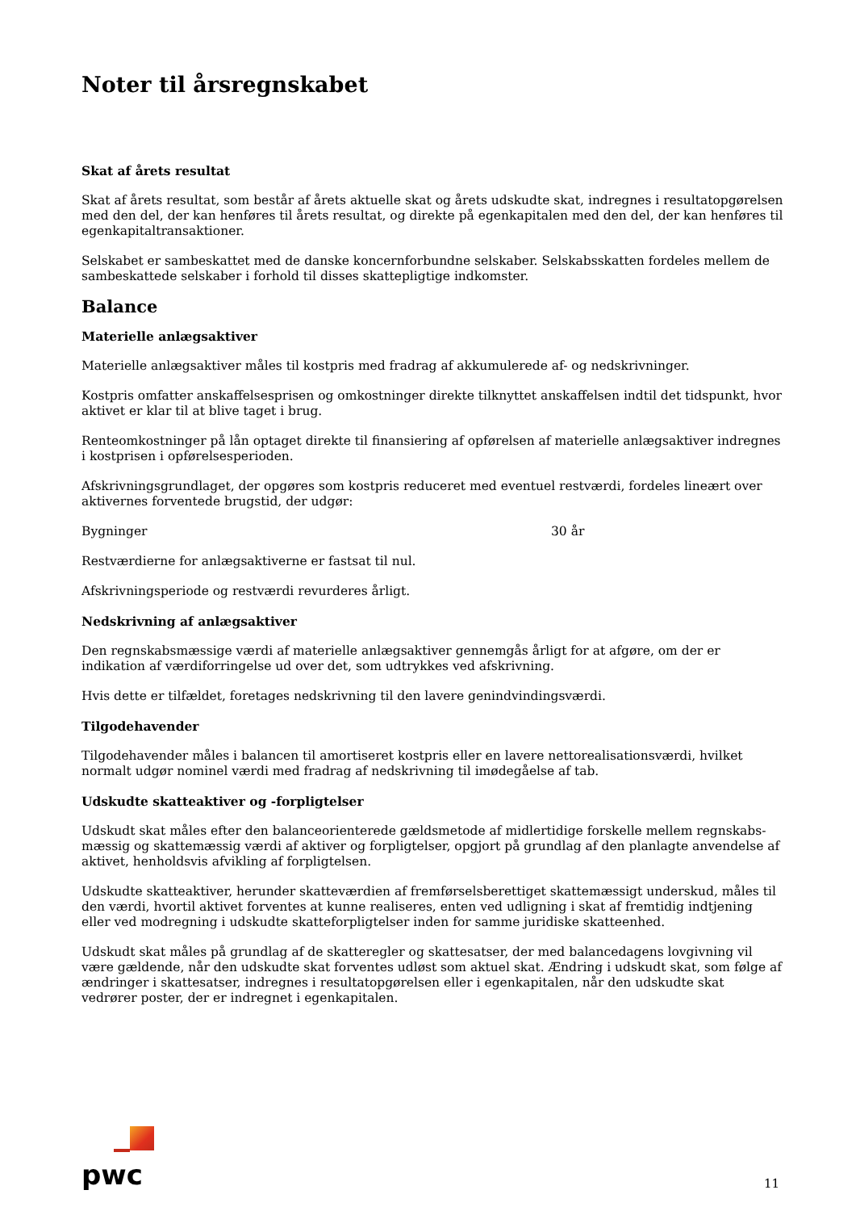Noter til årsregnskabet
Skat af årets resultat
Skat af årets resultat, som består af årets aktuelle skat og årets udskudte skat, indregnes i resultatopgørelsen med den del, der kan henføres til årets resultat, og direkte på egenkapitalen med den del, der kan henføres til egenkapitaltransaktioner.
Selskabet er sambeskattet med de danske koncernforbundne selskaber. Selskabsskatten fordeles mellem de sambeskattede selskaber i forhold til disses skattepligtige indkomster.
Balance
Materielle anlægsaktiver
Materielle anlægsaktiver måles til kostpris med fradrag af akkumulerede af- og nedskrivninger.
Kostpris omfatter anskaffelsesprisen og omkostninger direkte tilknyttet anskaffelsen indtil det tidspunkt, hvor aktivet er klar til at blive taget i brug.
Renteomkostninger på lån optaget direkte til finansiering af opførelsen af materielle anlægsaktiver indregnes i kostprisen i opførelsesperioden.
Afskrivningsgrundlaget, der opgøres som kostpris reduceret med eventuel restværdi, fordeles lineært over aktivernes forventede brugstid, der udgør:
Bygninger 30 år
Restværdierne for anlægsaktiverne er fastsat til nul.
Afskrivningsperiode og restværdi revurderes årligt.
Nedskrivning af anlægsaktiver
Den regnskabsmæssige værdi af materielle anlægsaktiver gennemgås årligt for at afgøre, om der er indikation af værdiforringelse ud over det, som udtrykkes ved afskrivning.
Hvis dette er tilfældet, foretages nedskrivning til den lavere genindvindingsværdi.
Tilgodehavender
Tilgodehavender måles i balancen til amortiseret kostpris eller en lavere nettorealisationsværdi, hvilket normalt udgør nominel værdi med fradrag af nedskrivning til imødegåelse af tab.
Udskudte skatteaktiver og -forpligtelser
Udskudt skat måles efter den balanceorienterede gældsmetode af midlertidige forskelle mellem regnskabs-mæssig og skattemæssig værdi af aktiver og forpligtelser, opgjort på grundlag af den planlagte anvendelse af aktivet, henholdsvis afvikling af forpligtelsen.
Udskudte skatteaktiver, herunder skatteværdien af fremførselsberettiget skattemæssigt underskud, måles til den værdi, hvortil aktivet forventes at kunne realiseres, enten ved udligning i skat af fremtidig indtjening eller ved modregning i udskudte skatteforpligtelser inden for samme juridiske skatteenhed.
Udskudt skat måles på grundlag af de skatteregler og skattesatser, der med balancedagens lovgivning vil være gældende, når den udskudte skat forventes udløst som aktuel skat. Ændring i udskudt skat, som følge af ændringer i skattesatser, indregnes i resultatopgørelsen eller i egenkapitalen, når den udskudte skat vedrører poster, der er indregnet i egenkapitalen.
pwc
11